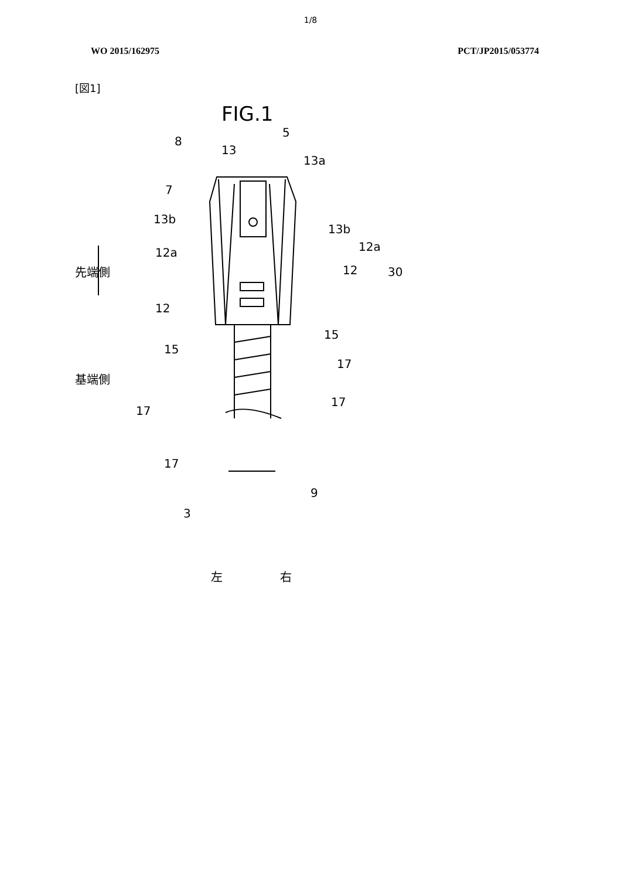1/8
WO 2015/162975 PCT/JP2015/053774
[図1]
FIG.1
8
13
5
13a
7
13b
13b
12a 12a
先端側 12 30
12
15
15
17
基端側
17
17
17
9
3
左 右